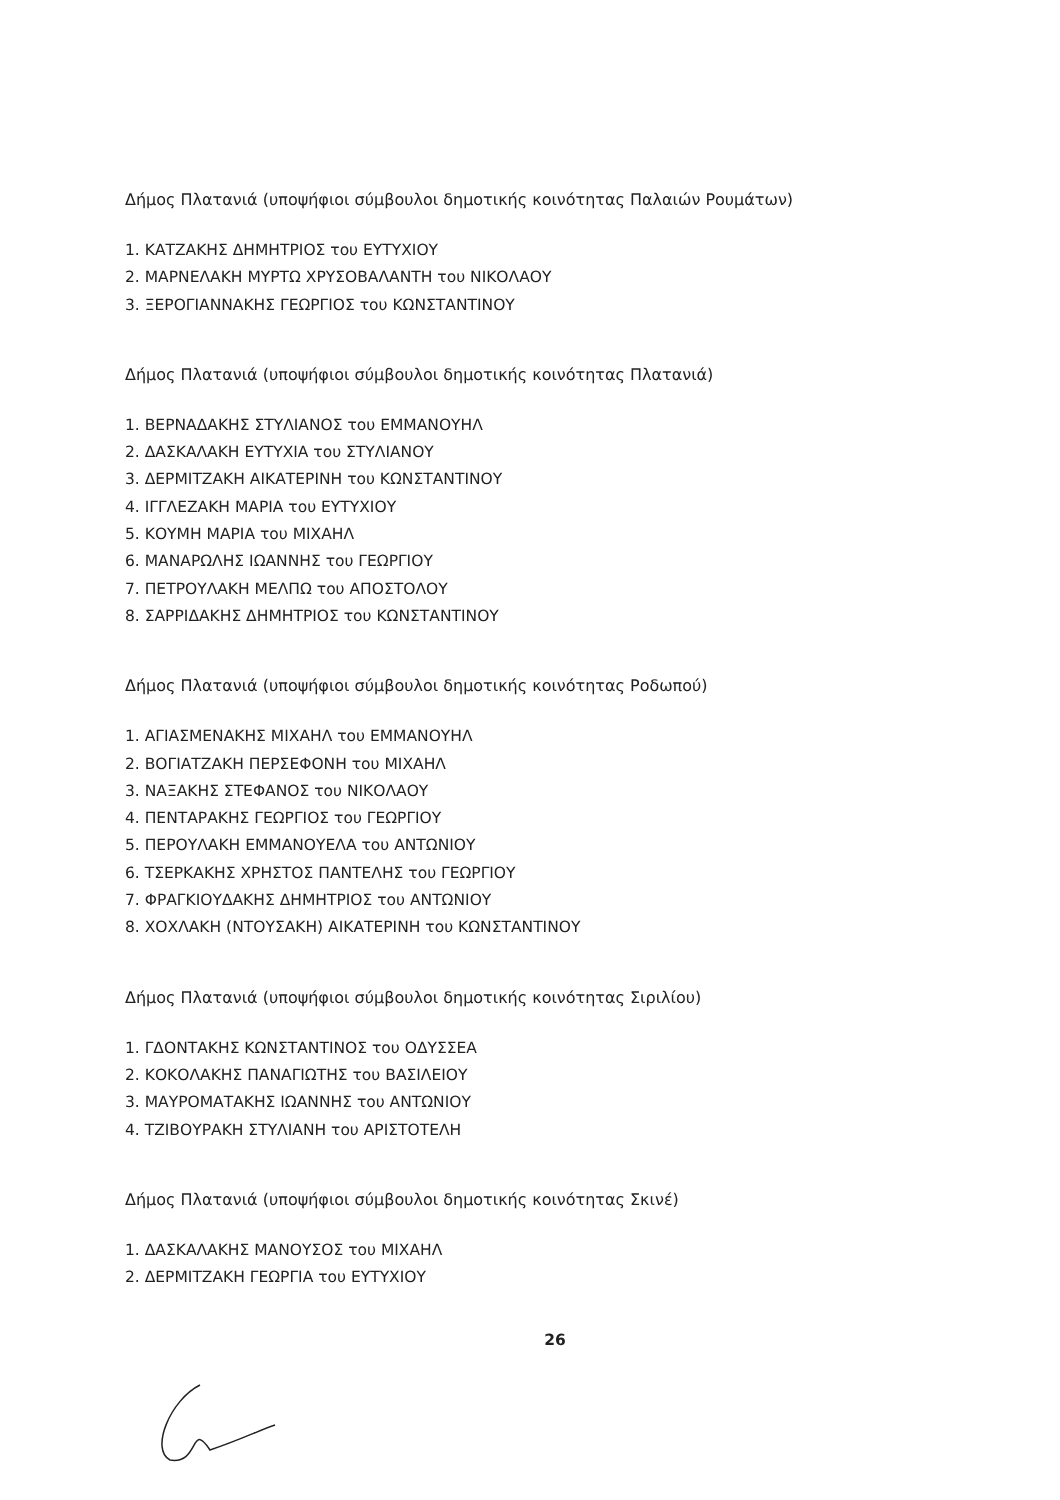Δήμος Πλατανιά (υποψήφιοι σύμβουλοι δημοτικής κοινότητας Παλαιών Ρουμάτων)
1. ΚΑΤΖΑΚΗΣ ΔΗΜΗΤΡΙΟΣ του ΕΥΤΥΧΙΟΥ
2. ΜΑΡΝΕΛΑΚΗ ΜΥΡΤΩ ΧΡΥΣΟΒΑΛΑΝΤΗ του ΝΙΚΟΛΑΟΥ
3. ΞΕΡΟΓΙΑΝΝΑΚΗΣ ΓΕΩΡΓΙΟΣ του ΚΩΝΣΤΑΝΤΙΝΟΥ
Δήμος Πλατανιά (υποψήφιοι σύμβουλοι δημοτικής κοινότητας Πλατανιά)
1. ΒΕΡΝΑΔΑΚΗΣ ΣΤΥΛΙΑΝΟΣ του ΕΜΜΑΝΟΥΗΛ
2. ΔΑΣΚΑΛΑΚΗ ΕΥΤΥΧΙΑ του ΣΤΥΛΙΑΝΟΥ
3. ΔΕΡΜΙΤΖΑΚΗ ΑΙΚΑΤΕΡΙΝΗ του ΚΩΝΣΤΑΝΤΙΝΟΥ
4. ΙΓΓΛΕΖΑΚΗ ΜΑΡΙΑ του ΕΥΤΥΧΙΟΥ
5. ΚΟΥΜΗ ΜΑΡΙΑ του ΜΙΧΑΗΛ
6. ΜΑΝΑΡΩΛΗΣ ΙΩΑΝΝΗΣ του ΓΕΩΡΓΙΟΥ
7. ΠΕΤΡΟΥΛΑΚΗ ΜΕΛΠΩ του ΑΠΟΣΤΟΛΟΥ
8. ΣΑΡΡΙΔΑΚΗΣ ΔΗΜΗΤΡΙΟΣ του ΚΩΝΣΤΑΝΤΙΝΟΥ
Δήμος Πλατανιά (υποψήφιοι σύμβουλοι δημοτικής κοινότητας Ροδωπού)
1. ΑΓΙΑΣΜΕΝΑΚΗΣ ΜΙΧΑΗΛ του ΕΜΜΑΝΟΥΗΛ
2. ΒΟΓΙΑΤΖΑΚΗ ΠΕΡΣΕΦΟΝΗ του ΜΙΧΑΗΛ
3. ΝΑΞΑΚΗΣ ΣΤΕΦΑΝΟΣ του ΝΙΚΟΛΑΟΥ
4. ΠΕΝΤΑΡΑΚΗΣ ΓΕΩΡΓΙΟΣ του ΓΕΩΡΓΙΟΥ
5. ΠΕΡΟΥΛΑΚΗ ΕΜΜΑΝΟΥΕΛΑ του ΑΝΤΩΝΙΟΥ
6. ΤΣΕΡΚΑΚΗΣ ΧΡΗΣΤΟΣ ΠΑΝΤΕΛΗΣ του ΓΕΩΡΓΙΟΥ
7. ΦΡΑΓΚΙΟΥΔΑΚΗΣ ΔΗΜΗΤΡΙΟΣ του ΑΝΤΩΝΙΟΥ
8. ΧΟΧΛΑΚΗ (ΝΤΟΥΣΑΚΗ) ΑΙΚΑΤΕΡΙΝΗ του ΚΩΝΣΤΑΝΤΙΝΟΥ
Δήμος Πλατανιά (υποψήφιοι σύμβουλοι δημοτικής κοινότητας Σιριλίου)
1. ΓΔΟΝΤΑΚΗΣ ΚΩΝΣΤΑΝΤΙΝΟΣ του ΟΔΥΣΣΕΑ
2. ΚΟΚΟΛΑΚΗΣ ΠΑΝΑΓΙΩΤΗΣ του ΒΑΣΙΛΕΙΟΥ
3. ΜΑΥΡΟΜΑΤΑΚΗΣ ΙΩΑΝΝΗΣ του ΑΝΤΩΝΙΟΥ
4. ΤΖΙΒΟΥΡΑΚΗ ΣΤΥΛΙΑΝΗ του ΑΡΙΣΤΟΤΕΛΗ
Δήμος Πλατανιά (υποψήφιοι σύμβουλοι δημοτικής κοινότητας Σκινέ)
1. ΔΑΣΚΑΛΑΚΗΣ ΜΑΝΟΥΣΟΣ του ΜΙΧΑΗΛ
2. ΔΕΡΜΙΤΖΑΚΗ ΓΕΩΡΓΙΑ του ΕΥΤΥΧΙΟΥ
26